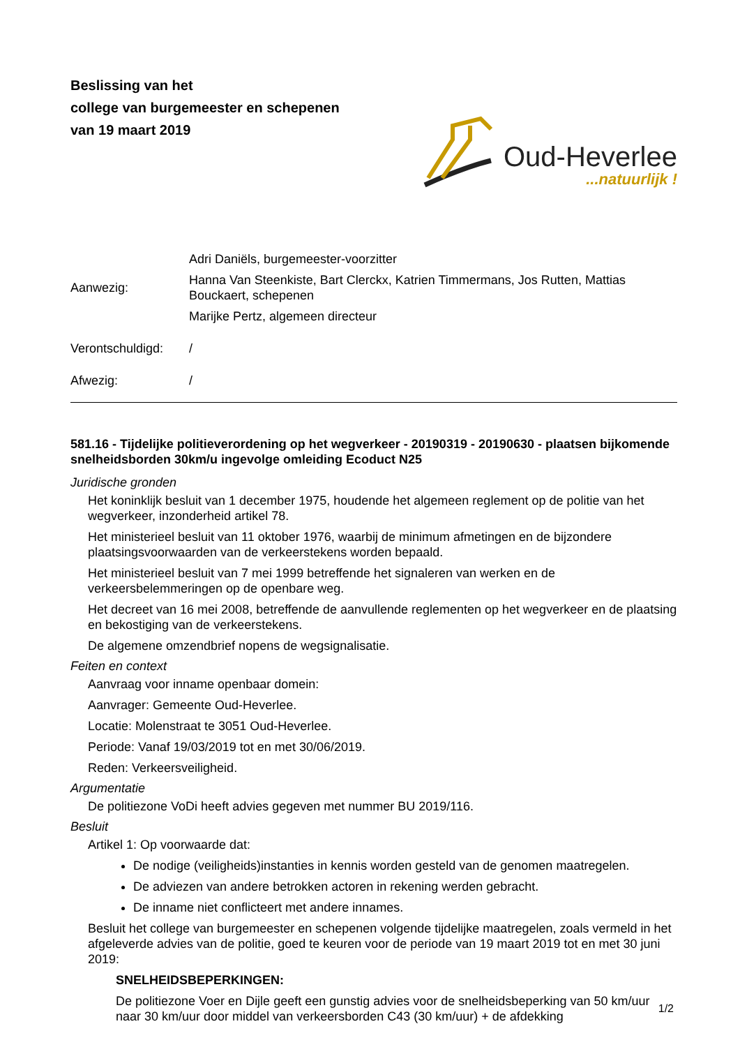Beslissing van het
college van burgemeester en schepenen
van 19 maart 2019
Oud-Heverlee
...natuurlijk !
Aanwezig:
Adri Daniëls, burgemeester-voorzitter
Hanna Van Steenkiste, Bart Clerckx, Katrien Timmermans, Jos Rutten, Mattias Bouckaert, schepenen
Marijke Pertz, algemeen directeur
Verontschuldigd:
/
Afwezig:
/
581.16 - Tijdelijke politieverordening op het wegverkeer - 20190319 - 20190630 - plaatsen bijkomende snelheidsborden 30km/u ingevolge omleiding Ecoduct N25
Juridische gronden
Het koninklijk besluit van 1 december 1975, houdende het algemeen reglement op de politie van het wegverkeer, inzonderheid artikel 78.
Het ministerieel besluit van 11 oktober 1976, waarbij de minimum afmetingen en de bijzondere plaatsingsvoorwaarden van de verkeerstekens worden bepaald.
Het ministerieel besluit van 7 mei 1999 betreffende het signaleren van werken en de verkeersbelemmeringen op de openbare weg.
Het decreet van 16 mei 2008, betreffende de aanvullende reglementen op het wegverkeer en de plaatsing en bekostiging van de verkeerstekens.
De algemene omzendbrief nopens de wegsignalisatie.
Feiten en context
Aanvraag voor inname openbaar domein:
Aanvrager: Gemeente Oud-Heverlee.
Locatie: Molenstraat te 3051 Oud-Heverlee.
Periode: Vanaf 19/03/2019 tot en met 30/06/2019.
Reden: Verkeersveiligheid.
Argumentatie
De politiezone VoDi heeft advies gegeven met nummer BU 2019/116.
Besluit
Artikel 1: Op voorwaarde dat:
De nodige (veiligheids)instanties in kennis worden gesteld van de genomen maatregelen.
De adviezen van andere betrokken actoren in rekening werden gebracht.
De inname niet conflicteert met andere innames.
Besluit het college van burgemeester en schepenen volgende tijdelijke maatregelen, zoals vermeld in het afgeleverde advies van de politie, goed te keuren voor de periode van 19 maart 2019 tot en met 30 juni 2019:
SNELHEIDSBEPERKINGEN:
De politiezone Voer en Dijle geeft een gunstig advies voor de snelheidsbeperking van 50 km/uur naar 30 km/uur door middel van verkeersborden C43 (30 km/uur) + de afdekking
1/2